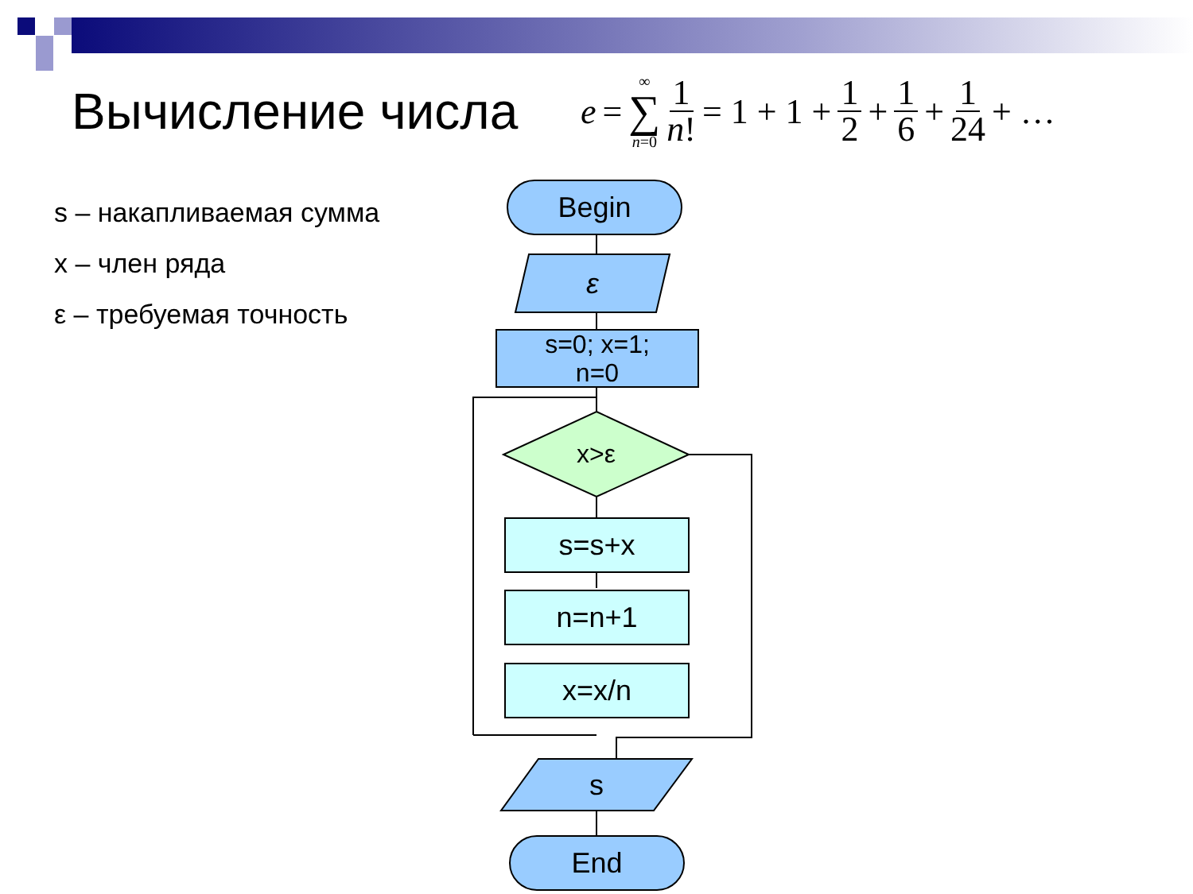Вычисление числа
e = ∞ ∑ n=0 1 n! = 1 + 1 + 1 2 + 1 6 + 1 24 + …
s – накапливаемая сумма
x – член ряда
ε – требуемая точность
Begin
ε
s=0; x=1;
n=0
x>ε
s=s+x
n=n+1
x=x/n
s
End